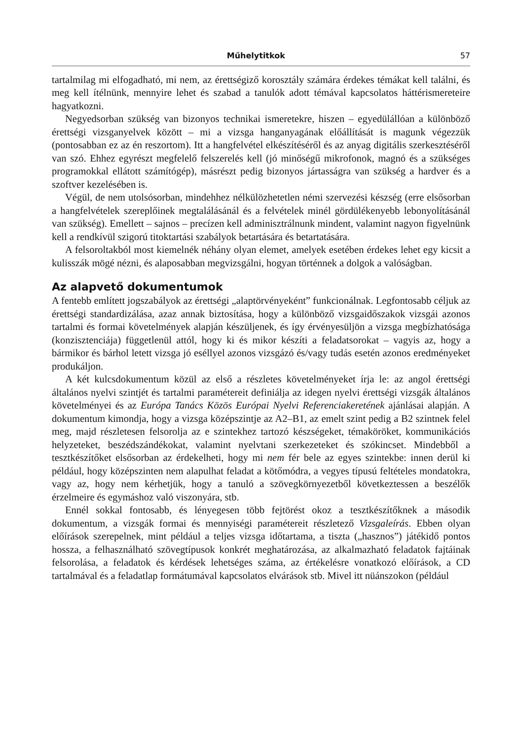Műhelytitkok 57
tartalmilag mi elfogadható, mi nem, az érettségiző korosztály számára érdekes témákat kell találni, és meg kell ítélnünk, mennyire lehet és szabad a tanulók adott témával kapcsolatos háttérismereteire hagyatkozni.
Negyedsorban szükség van bizonyos technikai ismeretekre, hiszen – egyedülállóan a különböző érettségi vizsganyelvek között – mi a vizsga hanganyagának előállítását is magunk végezzük (pontosabban ez az én reszortom). Itt a hangfelvétel elkészítéséről és az anyag digitális szerkesztéséről van szó. Ehhez egyrészt megfelelő felszerelés kell (jó minőségű mikrofonok, magnó és a szükséges programokkal ellátott számítógép), másrészt pedig bizonyos jártasságra van szükség a hardver és a szoftver kezelésében is.
Végül, de nem utolsósorban, mindehhez nélkülözhetetlen némi szervezési készség (erre elsősorban a hangfelvételek szereplőinek megtalálásánál és a felvételek minél gördülékenyebb lebonyolításánál van szükség). Emellett – sajnos – precízen kell adminisztrálnunk mindent, valamint nagyon figyelnünk kell a rendkívül szigorú titoktartási szabályok betartására és betartatására.
A felsoroltakból most kiemelnék néhány olyan elemet, amelyek esetében érdekes lehet egy kicsit a kulisszák mögé nézni, és alaposabban megvizsgálni, hogyan történnek a dolgok a valóságban.
Az alapvető dokumentumok
A fentebb említett jogszabályok az érettségi „alaptörvényeként” funkcionálnak. Legfontosabb céljuk az érettségi standardizálása, azaz annak biztosítása, hogy a különböző vizsgaidőszakok vizsgái azonos tartalmi és formai követelmények alapján készüljenek, és így érvényesüljön a vizsga megbízhatósága (konzisztenciája) függetlenül attól, hogy ki és mikor készíti a feladatsorokat – vagyis az, hogy a bármikor és bárhol letett vizsga jó eséllyel azonos vizsgázó és/vagy tudás esetén azonos eredményeket produkáljon.
A két kulcsdokumentum közül az első a részletes követelményeket írja le: az angol érettségi általános nyelvi szintjét és tartalmi paramétereit definiálja az idegen nyelvi érettségi vizsgák általános követelményei és az Európa Tanács Közös Európai Nyelvi Referenciakeretének ajánlásai alapján. A dokumentum kimondja, hogy a vizsga középszintje az A2–B1, az emelt szint pedig a B2 szintnek felel meg, majd részletesen felsorolja az e szintekhez tartozó készségeket, témaköröket, kommunikációs helyzeteket, beszédszándékokat, valamint nyelvtani szerkezeteket és szókincset. Mindebből a tesztkészítőket elsősorban az érdekelheti, hogy mi nem fér bele az egyes szintekbe: innen derül ki például, hogy középszinten nem alapulhat feladat a kötőmódra, a vegyes típusú feltételes mondatokra, vagy az, hogy nem kérhetjük, hogy a tanuló a szövegkörnyezetből következtessen a beszélők érzelmeire és egymáshoz való viszonyára, stb.
Ennél sokkal fontosabb, és lényegesen több fejtörést okoz a tesztkészítőknek a második dokumentum, a vizsgák formai és mennyiségi paramétereit részletező Vizsgaleírás. Ebben olyan előírások szerepelnek, mint például a teljes vizsga időtartama, a tiszta („hasznos”) játékidő pontos hossza, a felhasználható szövegtípusok konkrét meghatározása, az alkalmazható feladatok fajtáinak felsorolása, a feladatok és kérdések lehetséges száma, az értékelésre vonatkozó előírások, a CD tartalmával és a feladatlap formátumával kapcsolatos elvárások stb. Mivel itt nüánszokon (például